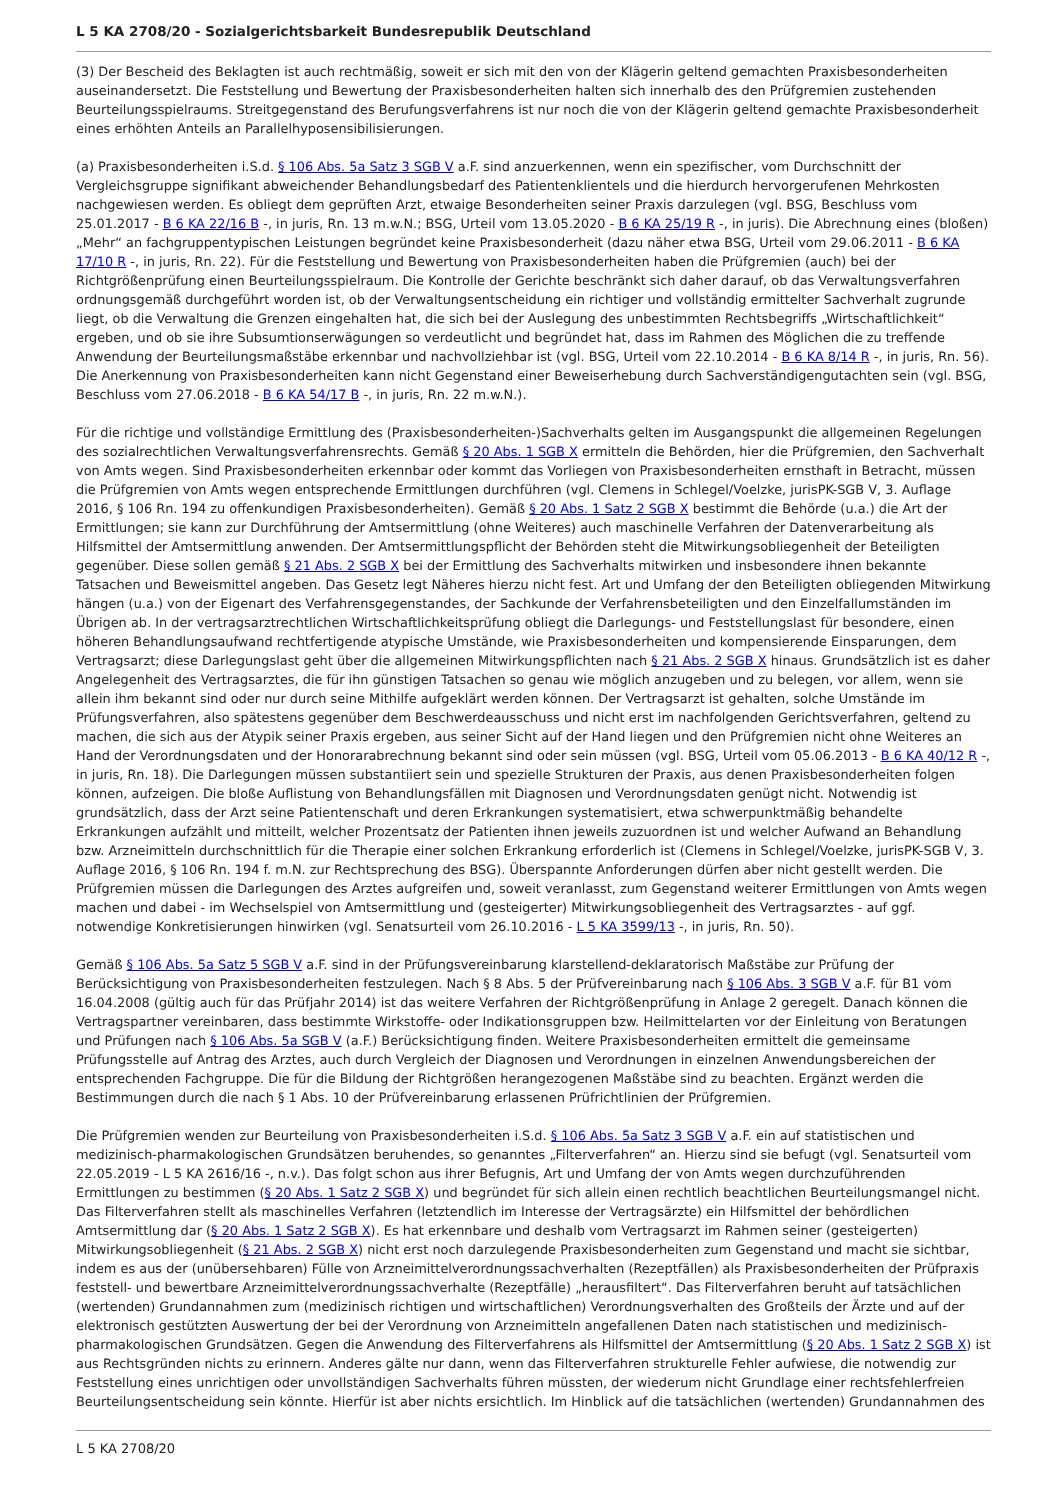L 5 KA 2708/20 - Sozialgerichtsbarkeit Bundesrepublik Deutschland
(3) Der Bescheid des Beklagten ist auch rechtmäßig, soweit er sich mit den von der Klägerin geltend gemachten Praxisbesonderheiten auseinandersetzt. Die Feststellung und Bewertung der Praxisbesonderheiten halten sich innerhalb des den Prüfgremien zustehenden Beurteilungsspielraums. Streitgegenstand des Berufungsverfahrens ist nur noch die von der Klägerin geltend gemachte Praxisbesonderheit eines erhöhten Anteils an Parallelhyposensibilisierungen.
(a) Praxisbesonderheiten i.S.d. § 106 Abs. 5a Satz 3 SGB V a.F. sind anzuerkennen, wenn ein spezifischer, vom Durchschnitt der Vergleichsgruppe signifikant abweichender Behandlungsbedarf des Patientenklientels und die hierdurch hervorgerufenen Mehrkosten nachgewiesen werden. Es obliegt dem geprüften Arzt, etwaige Besonderheiten seiner Praxis darzulegen (vgl. BSG, Beschluss vom 25.01.2017 - B 6 KA 22/16 B -, in juris, Rn. 13 m.w.N.; BSG, Urteil vom 13.05.2020 - B 6 KA 25/19 R -, in juris). Die Abrechnung eines (bloßen) „Mehr“ an fachgruppentypischen Leistungen begründet keine Praxisbesonderheit (dazu näher etwa BSG, Urteil vom 29.06.2011 - B 6 KA 17/10 R -, in juris, Rn. 22). Für die Feststellung und Bewertung von Praxisbesonderheiten haben die Prüfgremien (auch) bei der Richtgrößenprüfung einen Beurteilungsspielraum. Die Kontrolle der Gerichte beschränkt sich daher darauf, ob das Verwaltungsverfahren ordnungsgemäß durchgeführt worden ist, ob der Verwaltungsentscheidung ein richtiger und vollständig ermittelter Sachverhalt zugrunde liegt, ob die Verwaltung die Grenzen eingehalten hat, die sich bei der Auslegung des unbestimmten Rechtsbegriffs „Wirtschaftlichkeit“ ergeben, und ob sie ihre Subsumtionserwägungen so verdeutlicht und begründet hat, dass im Rahmen des Möglichen die zu treffende Anwendung der Beurteilungsmaßstäbe erkennbar und nachvollziehbar ist (vgl. BSG, Urteil vom 22.10.2014 - B 6 KA 8/14 R -, in juris, Rn. 56). Die Anerkennung von Praxisbesonderheiten kann nicht Gegenstand einer Beweiserhebung durch Sachverständigengutachten sein (vgl. BSG, Beschluss vom 27.06.2018 - B 6 KA 54/17 B -, in juris, Rn. 22 m.w.N.).
Für die richtige und vollständige Ermittlung des (Praxisbesonderheiten-)Sachverhalts gelten im Ausgangspunkt die allgemeinen Regelungen des sozialrechtlichen Verwaltungsverfahrensrechts. Gemäß § 20 Abs. 1 SGB X ermitteln die Behörden, hier die Prüfgremien, den Sachverhalt von Amts wegen. Sind Praxisbesonderheiten erkennbar oder kommt das Vorliegen von Praxisbesonderheiten ernsthaft in Betracht, müssen die Prüfgremien von Amts wegen entsprechende Ermittlungen durchführen (vgl. Clemens in Schlegel/Voelzke, jurisPK-SGB V, 3. Auflage 2016, § 106 Rn. 194 zu offenkundigen Praxisbesonderheiten). Gemäß § 20 Abs. 1 Satz 2 SGB X bestimmt die Behörde (u.a.) die Art der Ermittlungen; sie kann zur Durchführung der Amtsermittlung (ohne Weiteres) auch maschinelle Verfahren der Datenverarbeitung als Hilfsmittel der Amtsermittlung anwenden. Der Amtsermittlungspflicht der Behörden steht die Mitwirkungsobliegenheit der Beteiligten gegenüber. Diese sollen gemäß § 21 Abs. 2 SGB X bei der Ermittlung des Sachverhalts mitwirken und insbesondere ihnen bekannte Tatsachen und Beweismittel angeben. Das Gesetz legt Näheres hierzu nicht fest. Art und Umfang der den Beteiligten obliegenden Mitwirkung hängen (u.a.) von der Eigenart des Verfahrensgegenstandes, der Sachkunde der Verfahrensbeteiligten und den Einzelfallumständen im Übrigen ab. In der vertragsarztrechtlichen Wirtschaftlichkeitsprüfung obliegt die Darlegungs- und Feststellungslast für besondere, einen höheren Behandlungsaufwand rechtfertigende atypische Umstände, wie Praxisbesonderheiten und kompensierende Einsparungen, dem Vertragsarzt; diese Darlegungslast geht über die allgemeinen Mitwirkungspflichten nach § 21 Abs. 2 SGB X hinaus. Grundsätzlich ist es daher Angelegenheit des Vertragsarztes, die für ihn günstigen Tatsachen so genau wie möglich anzugeben und zu belegen, vor allem, wenn sie allein ihm bekannt sind oder nur durch seine Mithilfe aufgeklärt werden können. Der Vertragsarzt ist gehalten, solche Umstände im Prüfungsverfahren, also spätestens gegenüber dem Beschwerdeausschuss und nicht erst im nachfolgenden Gerichtsverfahren, geltend zu machen, die sich aus der Atypik seiner Praxis ergeben, aus seiner Sicht auf der Hand liegen und den Prüfgremien nicht ohne Weiteres an Hand der Verordnungsdaten und der Honorarabrechnung bekannt sind oder sein müssen (vgl. BSG, Urteil vom 05.06.2013 - B 6 KA 40/12 R -, in juris, Rn. 18). Die Darlegungen müssen substantiiert sein und spezielle Strukturen der Praxis, aus denen Praxisbesonderheiten folgen können, aufzeigen. Die bloße Auflistung von Behandlungsfällen mit Diagnosen und Verordnungsdaten genügt nicht. Notwendig ist grundsätzlich, dass der Arzt seine Patientenschaft und deren Erkrankungen systematisiert, etwa schwerpunktmäßig behandelte Erkrankungen aufzählt und mitteilt, welcher Prozentsatz der Patienten ihnen jeweils zuzuordnen ist und welcher Aufwand an Behandlung bzw. Arzneimitteln durchschnittlich für die Therapie einer solchen Erkrankung erforderlich ist (Clemens in Schlegel/Voelzke, jurisPK-SGB V, 3. Auflage 2016, § 106 Rn. 194 f. m.N. zur Rechtsprechung des BSG). Überspannte Anforderungen dürfen aber nicht gestellt werden. Die Prüfgremien müssen die Darlegungen des Arztes aufgreifen und, soweit veranlasst, zum Gegenstand weiterer Ermittlungen von Amts wegen machen und dabei - im Wechselspiel von Amtsermittlung und (gesteigerter) Mitwirkungsobliegenheit des Vertragsarztes - auf ggf. notwendige Konkretisierungen hinwirken (vgl. Senatsurteil vom 26.10.2016 - L 5 KA 3599/13 -, in juris, Rn. 50).
Gemäß § 106 Abs. 5a Satz 5 SGB V a.F. sind in der Prüfungsvereinbarung klarstellend-deklaratorisch Maßstäbe zur Prüfung der Berücksichtigung von Praxisbesonderheiten festzulegen. Nach § 8 Abs. 5 der Prüfvereinbarung nach § 106 Abs. 3 SGB V a.F. für B1 vom 16.04.2008 (gültig auch für das Prüfjahr 2014) ist das weitere Verfahren der Richtgrößenprüfung in Anlage 2 geregelt. Danach können die Vertragspartner vereinbaren, dass bestimmte Wirkstoffe- oder Indikationsgruppen bzw. Heilmittelarten vor der Einleitung von Beratungen und Prüfungen nach § 106 Abs. 5a SGB V (a.F.) Berücksichtigung finden. Weitere Praxisbesonderheiten ermittelt die gemeinsame Prüfungsstelle auf Antrag des Arztes, auch durch Vergleich der Diagnosen und Verordnungen in einzelnen Anwendungsbereichen der entsprechenden Fachgruppe. Die für die Bildung der Richtgrößen herangezogenen Maßstäbe sind zu beachten. Ergänzt werden die Bestimmungen durch die nach § 1 Abs. 10 der Prüfvereinbarung erlassenen Prüfrichtlinien der Prüfgremien.
Die Prüfgremien wenden zur Beurteilung von Praxisbesonderheiten i.S.d. § 106 Abs. 5a Satz 3 SGB V a.F. ein auf statistischen und medizinisch-pharmakologischen Grundsätzen beruhendes, so genanntes „Filterverfahren“ an. Hierzu sind sie befugt (vgl. Senatsurteil vom 22.05.2019 - L 5 KA 2616/16 -, n.v.). Das folgt schon aus ihrer Befugnis, Art und Umfang der von Amts wegen durchzuführenden Ermittlungen zu bestimmen (§ 20 Abs. 1 Satz 2 SGB X) und begründet für sich allein einen rechtlich beachtlichen Beurteilungsmangel nicht. Das Filterverfahren stellt als maschinelles Verfahren (letztendlich im Interesse der Vertragsärzte) ein Hilfsmittel der behördlichen Amtsermittlung dar (§ 20 Abs. 1 Satz 2 SGB X). Es hat erkennbare und deshalb vom Vertragsarzt im Rahmen seiner (gesteigerten) Mitwirkungsobliegenheit (§ 21 Abs. 2 SGB X) nicht erst noch darzulegende Praxisbesonderheiten zum Gegenstand und macht sie sichtbar, indem es aus der (unübersehbaren) Fülle von Arzneimittelverordnungssachverhalten (Rezeptfällen) als Praxisbesonderheiten der Prüfpraxis feststell- und bewertbare Arzneimittelverordnungssachverhalte (Rezeptfälle) „herausfiltert“. Das Filterverfahren beruht auf tatsächlichen (wertenden) Grundannahmen zum (medizinisch richtigen und wirtschaftlichen) Verordnungsverhalten des Großteils der Ärzte und auf der elektronisch gestützten Auswertung der bei der Verordnung von Arzneimitteln angefallenen Daten nach statistischen und medizinisch-pharmakologischen Grundsätzen. Gegen die Anwendung des Filterverfahrens als Hilfsmittel der Amtsermittlung (§ 20 Abs. 1 Satz 2 SGB X) ist aus Rechtsgründen nichts zu erinnern. Anderes gälte nur dann, wenn das Filterverfahren strukturelle Fehler aufwiese, die notwendig zur Feststellung eines unrichtigen oder unvollständigen Sachverhalts führen müssten, der wiederum nicht Grundlage einer rechtsfehlerfreien Beurteilungsentscheidung sein könnte. Hierfür ist aber nichts ersichtlich. Im Hinblick auf die tatsächlichen (wertenden) Grundannahmen des
L 5 KA 2708/20